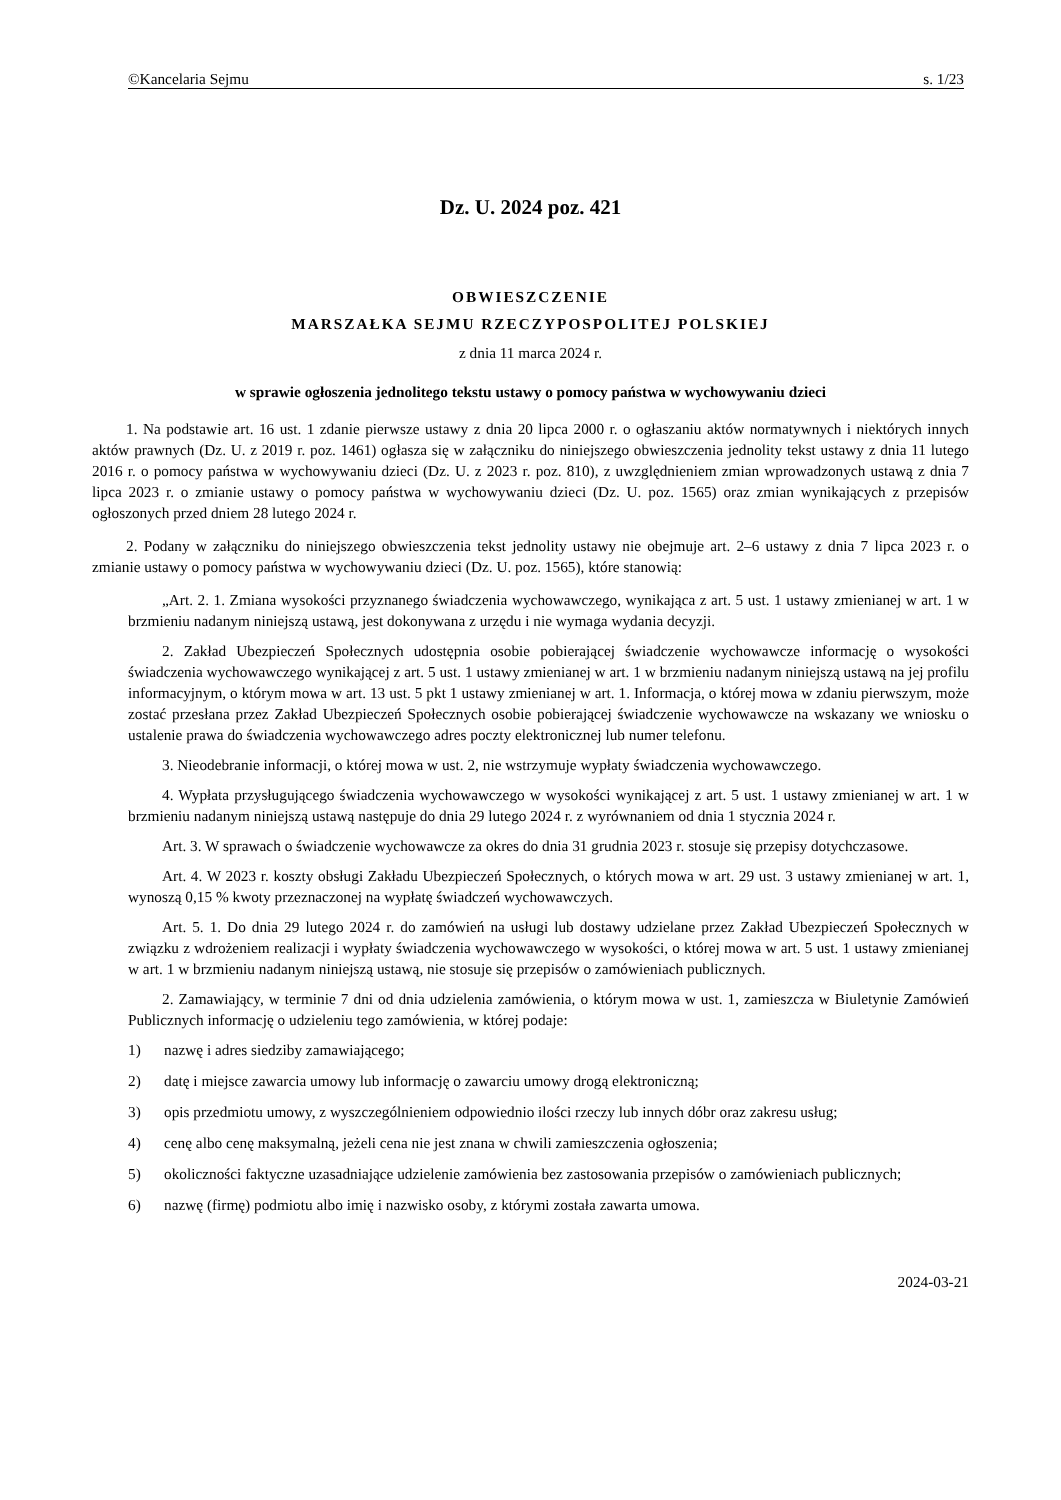©Kancelaria Sejmu s. 1/23
Dz. U. 2024 poz. 421
OBWIESZCZENIE
MARSZAŁKA SEJMU RZECZYPOSPOLITEJ POLSKIEJ
z dnia 11 marca 2024 r.
w sprawie ogłoszenia jednolitego tekstu ustawy o pomocy państwa w wychowywaniu dzieci
1. Na podstawie art. 16 ust. 1 zdanie pierwsze ustawy z dnia 20 lipca 2000 r. o ogłaszaniu aktów normatywnych i niektórych innych aktów prawnych (Dz. U. z 2019 r. poz. 1461) ogłasza się w załączniku do niniejszego obwieszczenia jednolity tekst ustawy z dnia 11 lutego 2016 r. o pomocy państwa w wychowywaniu dzieci (Dz. U. z 2023 r. poz. 810), z uwzględnieniem zmian wprowadzonych ustawą z dnia 7 lipca 2023 r. o zmianie ustawy o pomocy państwa w wychowywaniu dzieci (Dz. U. poz. 1565) oraz zmian wynikających z przepisów ogłoszonych przed dniem 28 lutego 2024 r.
2. Podany w załączniku do niniejszego obwieszczenia tekst jednolity ustawy nie obejmuje art. 2–6 ustawy z dnia 7 lipca 2023 r. o zmianie ustawy o pomocy państwa w wychowywaniu dzieci (Dz. U. poz. 1565), które stanowią:
„Art. 2. 1. Zmiana wysokości przyznanego świadczenia wychowawczego, wynikająca z art. 5 ust. 1 ustawy zmienianej w art. 1 w brzmieniu nadanym niniejszą ustawą, jest dokonywana z urzędu i nie wymaga wydania decyzji.
2. Zakład Ubezpieczeń Społecznych udostępnia osobie pobierającej świadczenie wychowawcze informację o wysokości świadczenia wychowawczego wynikającej z art. 5 ust. 1 ustawy zmienianej w art. 1 w brzmieniu nadanym niniejszą ustawą na jej profilu informacyjnym, o którym mowa w art. 13 ust. 5 pkt 1 ustawy zmienianej w art. 1. Informacja, o której mowa w zdaniu pierwszym, może zostać przesłana przez Zakład Ubezpieczeń Społecznych osobie pobierającej świadczenie wychowawcze na wskazany we wniosku o ustalenie prawa do świadczenia wychowawczego adres poczty elektronicznej lub numer telefonu.
3. Nieodebranie informacji, o której mowa w ust. 2, nie wstrzymuje wypłaty świadczenia wychowawczego.
4. Wypłata przysługującego świadczenia wychowawczego w wysokości wynikającej z art. 5 ust. 1 ustawy zmienianej w art. 1 w brzmieniu nadanym niniejszą ustawą następuje do dnia 29 lutego 2024 r. z wyrównaniem od dnia 1 stycznia 2024 r.
Art. 3. W sprawach o świadczenie wychowawcze za okres do dnia 31 grudnia 2023 r. stosuje się przepisy dotychczasowe.
Art. 4. W 2023 r. koszty obsługi Zakładu Ubezpieczeń Społecznych, o których mowa w art. 29 ust. 3 ustawy zmienianej w art. 1, wynoszą 0,15 % kwoty przeznaczonej na wypłatę świadczeń wychowawczych.
Art. 5. 1. Do dnia 29 lutego 2024 r. do zamówień na usługi lub dostawy udzielane przez Zakład Ubezpieczeń Społecznych w związku z wdrożeniem realizacji i wypłaty świadczenia wychowawczego w wysokości, o której mowa w art. 5 ust. 1 ustawy zmienianej w art. 1 w brzmieniu nadanym niniejszą ustawą, nie stosuje się przepisów o zamówieniach publicznych.
2. Zamawiający, w terminie 7 dni od dnia udzielenia zamówienia, o którym mowa w ust. 1, zamieszcza w Biuletynie Zamówień Publicznych informację o udzieleniu tego zamówienia, w której podaje:
1) nazwę i adres siedziby zamawiającego;
2) datę i miejsce zawarcia umowy lub informację o zawarciu umowy drogą elektroniczną;
3) opis przedmiotu umowy, z wyszczególnieniem odpowiednio ilości rzeczy lub innych dóbr oraz zakresu usług;
4) cenę albo cenę maksymalną, jeżeli cena nie jest znana w chwili zamieszczenia ogłoszenia;
5) okoliczności faktyczne uzasadniające udzielenie zamówienia bez zastosowania przepisów o zamówieniach publicznych;
6) nazwę (firmę) podmiotu albo imię i nazwisko osoby, z którymi została zawarta umowa.
2024-03-21